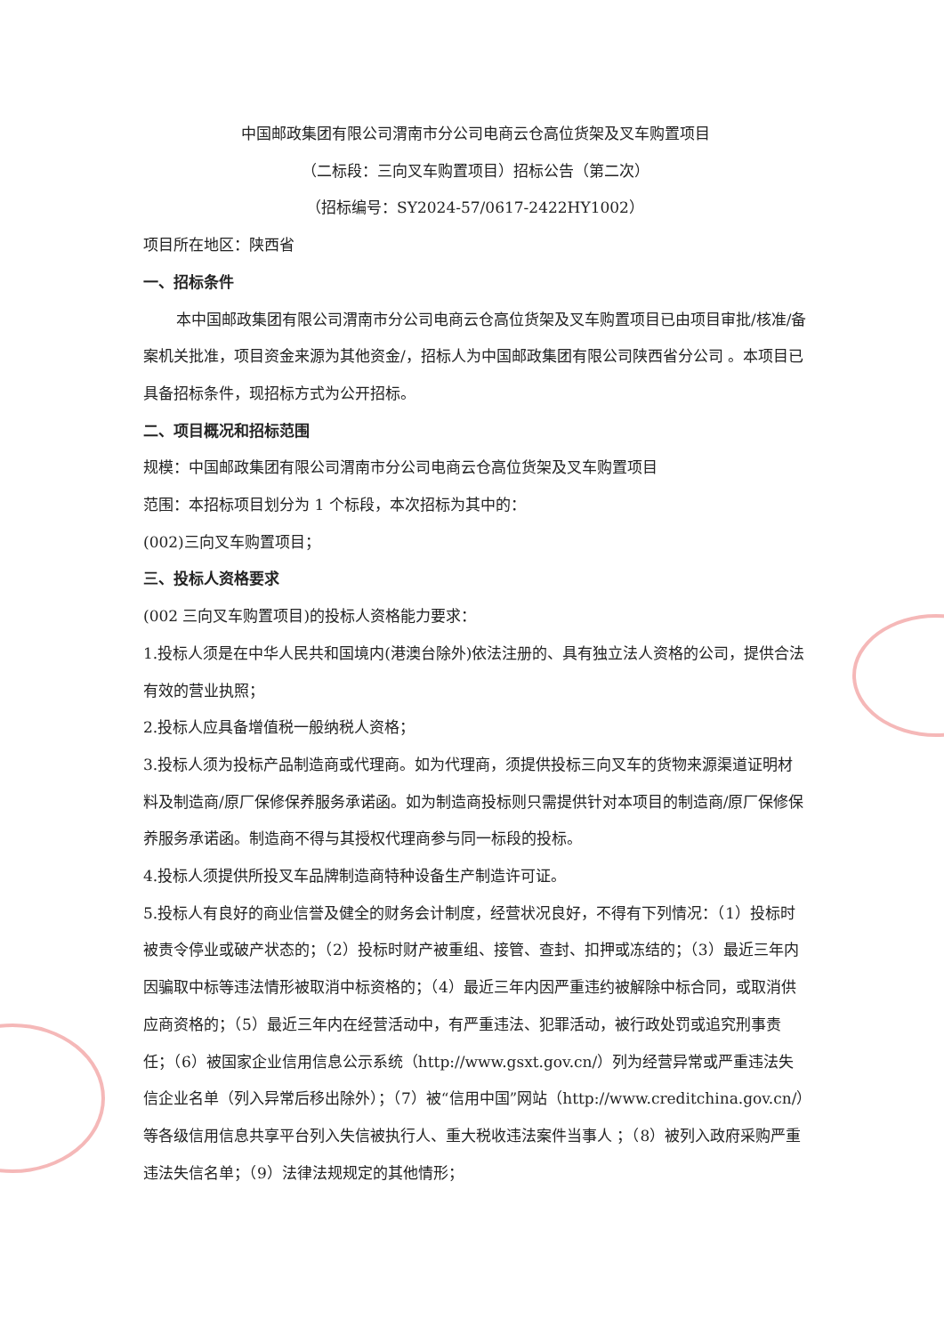中国邮政集团有限公司渭南市分公司电商云仓高位货架及叉车购置项目
（二标段：三向叉车购置项目）招标公告（第二次）
（招标编号：SY2024-57/0617-2422HY1002）
项目所在地区：陕西省
一、招标条件
本中国邮政集团有限公司渭南市分公司电商云仓高位货架及叉车购置项目已由项目审批/核准/备案机关批准，项目资金来源为其他资金/，招标人为中国邮政集团有限公司陕西省分公司 。本项目已具备招标条件，现招标方式为公开招标。
二、项目概况和招标范围
规模：中国邮政集团有限公司渭南市分公司电商云仓高位货架及叉车购置项目
范围：本招标项目划分为 1 个标段，本次招标为其中的：
(002)三向叉车购置项目；
三、投标人资格要求
(002 三向叉车购置项目)的投标人资格能力要求：
1.投标人须是在中华人民共和国境内(港澳台除外)依法注册的、具有独立法人资格的公司，提供合法有效的营业执照；
2.投标人应具备增值税一般纳税人资格；
3.投标人须为投标产品制造商或代理商。如为代理商，须提供投标三向叉车的货物来源渠道证明材料及制造商/原厂保修保养服务承诺函。如为制造商投标则只需提供针对本项目的制造商/原厂保修保养服务承诺函。制造商不得与其授权代理商参与同一标段的投标。
4.投标人须提供所投叉车品牌制造商特种设备生产制造许可证。
5.投标人有良好的商业信誉及健全的财务会计制度，经营状况良好，不得有下列情况：（1）投标时被责令停业或破产状态的；（2）投标时财产被重组、接管、查封、扣押或冻结的；（3）最近三年内因骗取中标等违法情形被取消中标资格的；（4）最近三年内因严重违约被解除中标合同，或取消供应商资格的；（5）最近三年内在经营活动中，有严重违法、犯罪活动，被行政处罚或追究刑事责任；（6）被国家企业信用信息公示系统（http://www.gsxt.gov.cn/）列为经营异常或严重违法失信企业名单（列入异常后移出除外）；（7）被“信用中国”网站（http://www.creditchina.gov.cn/）等各级信用信息共享平台列入失信被执行人、重大税收违法案件当事人 ；（8）被列入政府采购严重违法失信名单；（9）法律法规规定的其他情形；